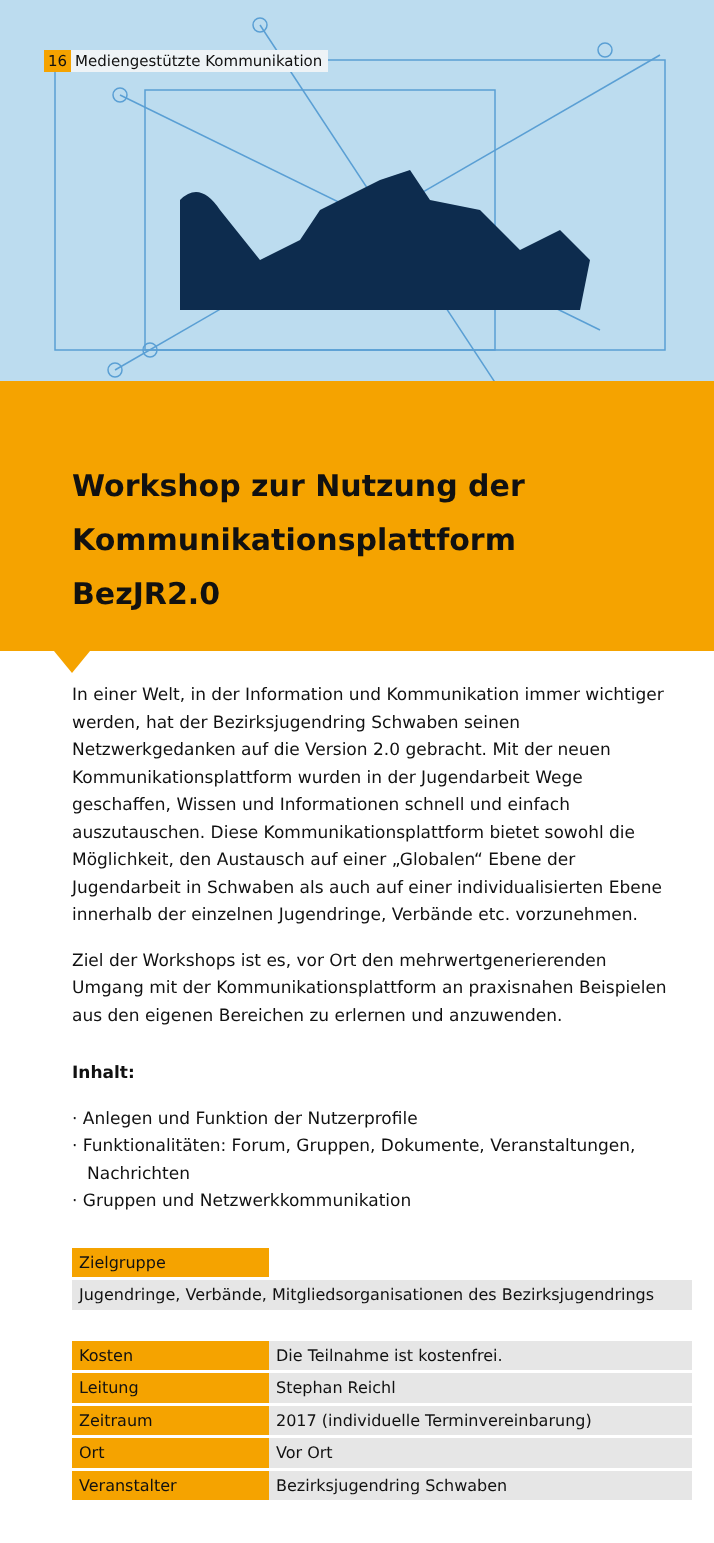16 Mediengestützte Kommunikation
Workshop zur Nutzung der Kommunikationsplattform BezJR2.0
In einer Welt, in der Information und Kommunikation immer wichtiger werden, hat der Bezirksjugendring Schwaben seinen Netzwerkgedanken auf die Version 2.0 gebracht. Mit der neuen Kommunikationsplattform wurden in der Jugendarbeit Wege geschaffen, Wissen und Informationen schnell und einfach auszutauschen. Diese Kommunikationsplattform bietet sowohl die Möglichkeit, den Austausch auf einer „Globalen“ Ebene der Jugendarbeit in Schwaben als auch auf einer individualisierten Ebene innerhalb der einzelnen Jugendringe, Verbände etc. vorzunehmen.
Ziel der Workshops ist es, vor Ort den mehrwertgenerierenden Umgang mit der Kommunikationsplattform an praxisnahen Beispielen aus den eigenen Bereichen zu erlernen und anzuwenden.
Inhalt:
· Anlegen und Funktion der Nutzerprofile
· Funktionalitäten: Forum, Gruppen, Dokumente, Veranstaltungen, Nachrichten
· Gruppen und Netzwerkkommunikation
| Zielgruppe | |
| Jugendringe, Verbände, Mitgliedsorganisationen des Bezirksjugendrings | |
| Kosten | Die Teilnahme ist kostenfrei. |
| Leitung | Stephan Reichl |
| Zeitraum | 2017 (individuelle Terminvereinbarung) |
| Ort | Vor Ort |
| Veranstalter | Bezirksjugendring Schwaben |